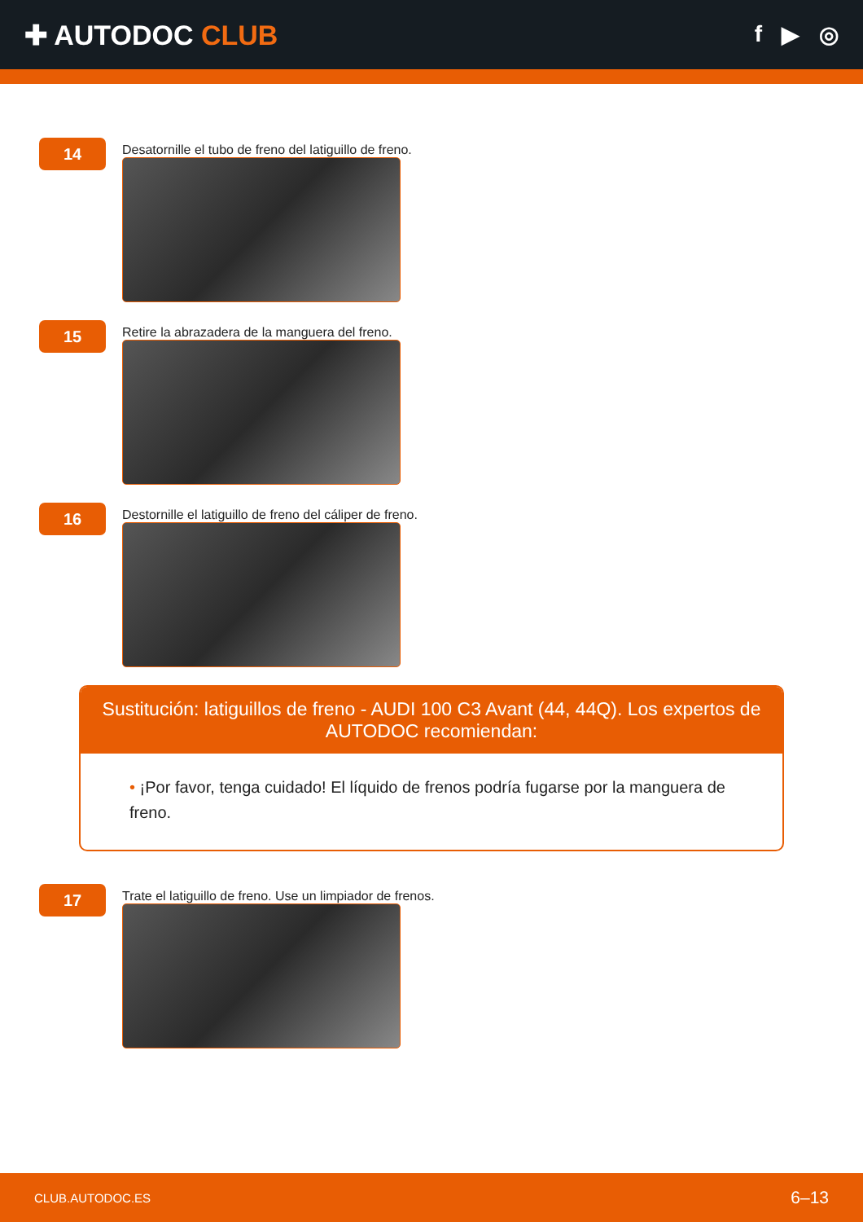✚ AUTODOC CLUB
f ▶ ◎
14
Desatornille el tubo de freno del latiguillo de freno.
15
Retire la abrazadera de la manguera del freno.
16
Destornille el latiguillo de freno del cáliper de freno.
Sustitución: latiguillos de freno - AUDI 100 C3 Avant (44, 44Q). Los expertos de AUTODOC recomiendan:
• ¡Por favor, tenga cuidado! El líquido de frenos podría fugarse por la manguera de freno.
17
Trate el latiguillo de freno. Use un limpiador de frenos.
CLUB.AUTODOC.ES 6–13